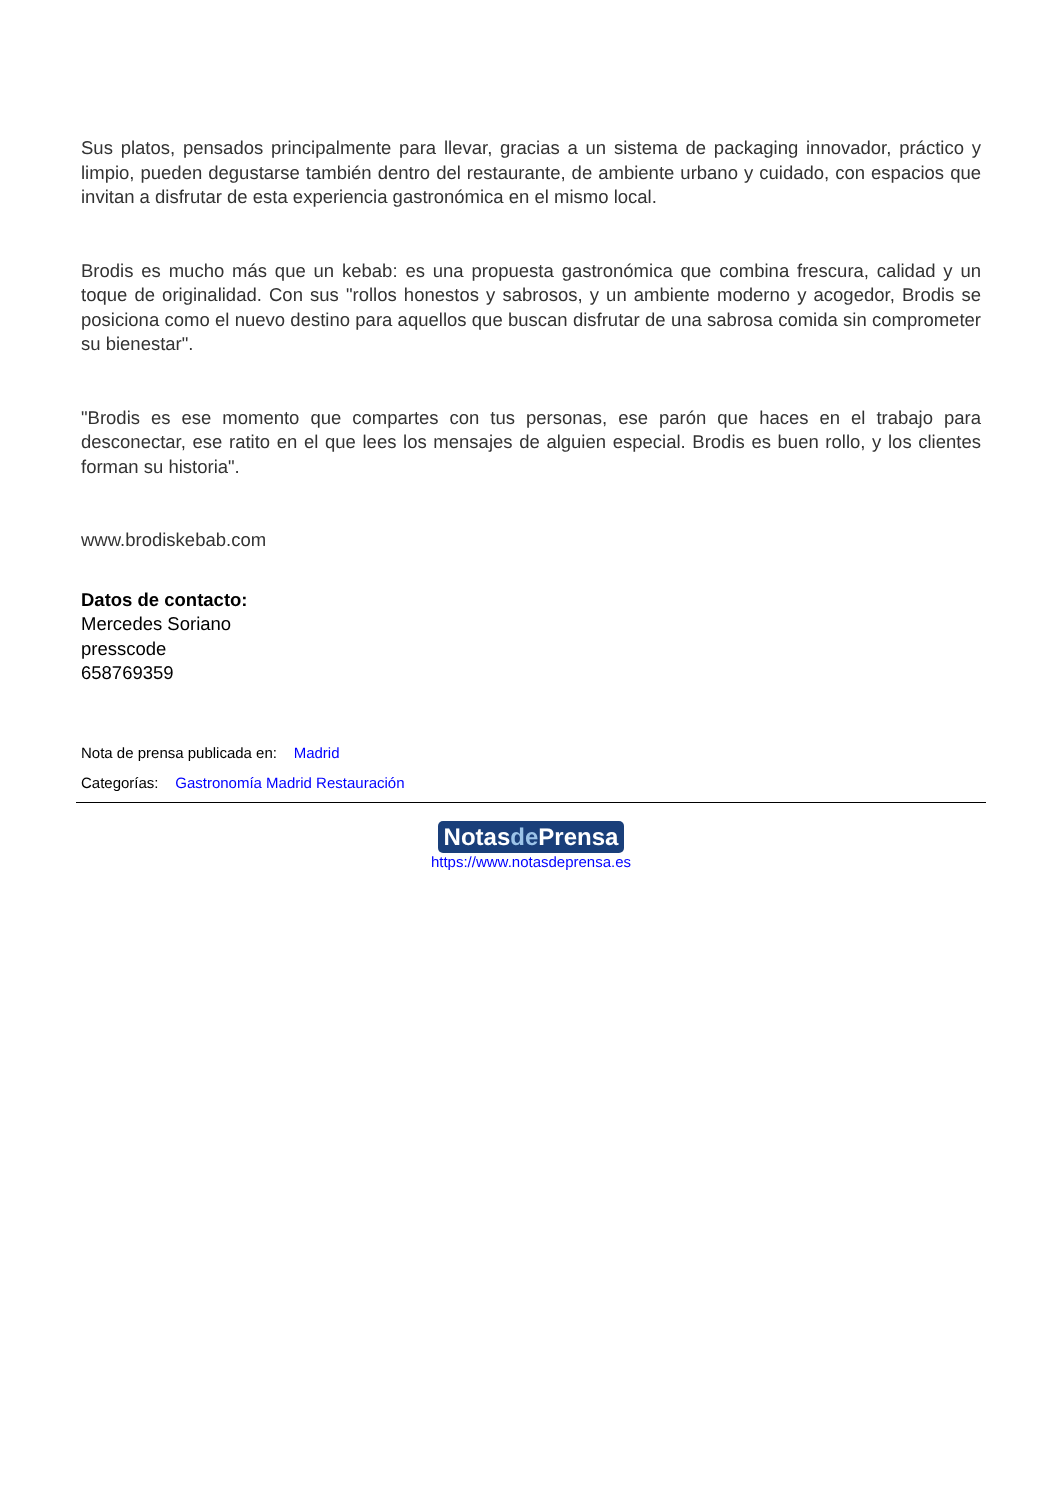Sus platos, pensados principalmente para llevar, gracias a un sistema de packaging innovador, práctico y limpio, pueden degustarse también dentro del restaurante, de ambiente urbano y cuidado, con espacios que invitan a disfrutar de esta experiencia gastronómica en el mismo local.
Brodis es mucho más que un kebab: es una propuesta gastronómica que combina frescura, calidad y un toque de originalidad. Con sus "rollos honestos y sabrosos, y un ambiente moderno y acogedor, Brodis se posiciona como el nuevo destino para aquellos que buscan disfrutar de una sabrosa comida sin comprometer su bienestar".
"Brodis es ese momento que compartes con tus personas, ese parón que haces en el trabajo para desconectar, ese ratito en el que lees los mensajes de alguien especial. Brodis es buen rollo, y los clientes forman su historia".
www.brodiskebab.com
Datos de contacto:
Mercedes Soriano
presscode
658769359
Nota de prensa publicada en: Madrid
Categorías: Gastronomía Madrid Restauración
Notasde Prensa
https://www.notasdeprensa.es